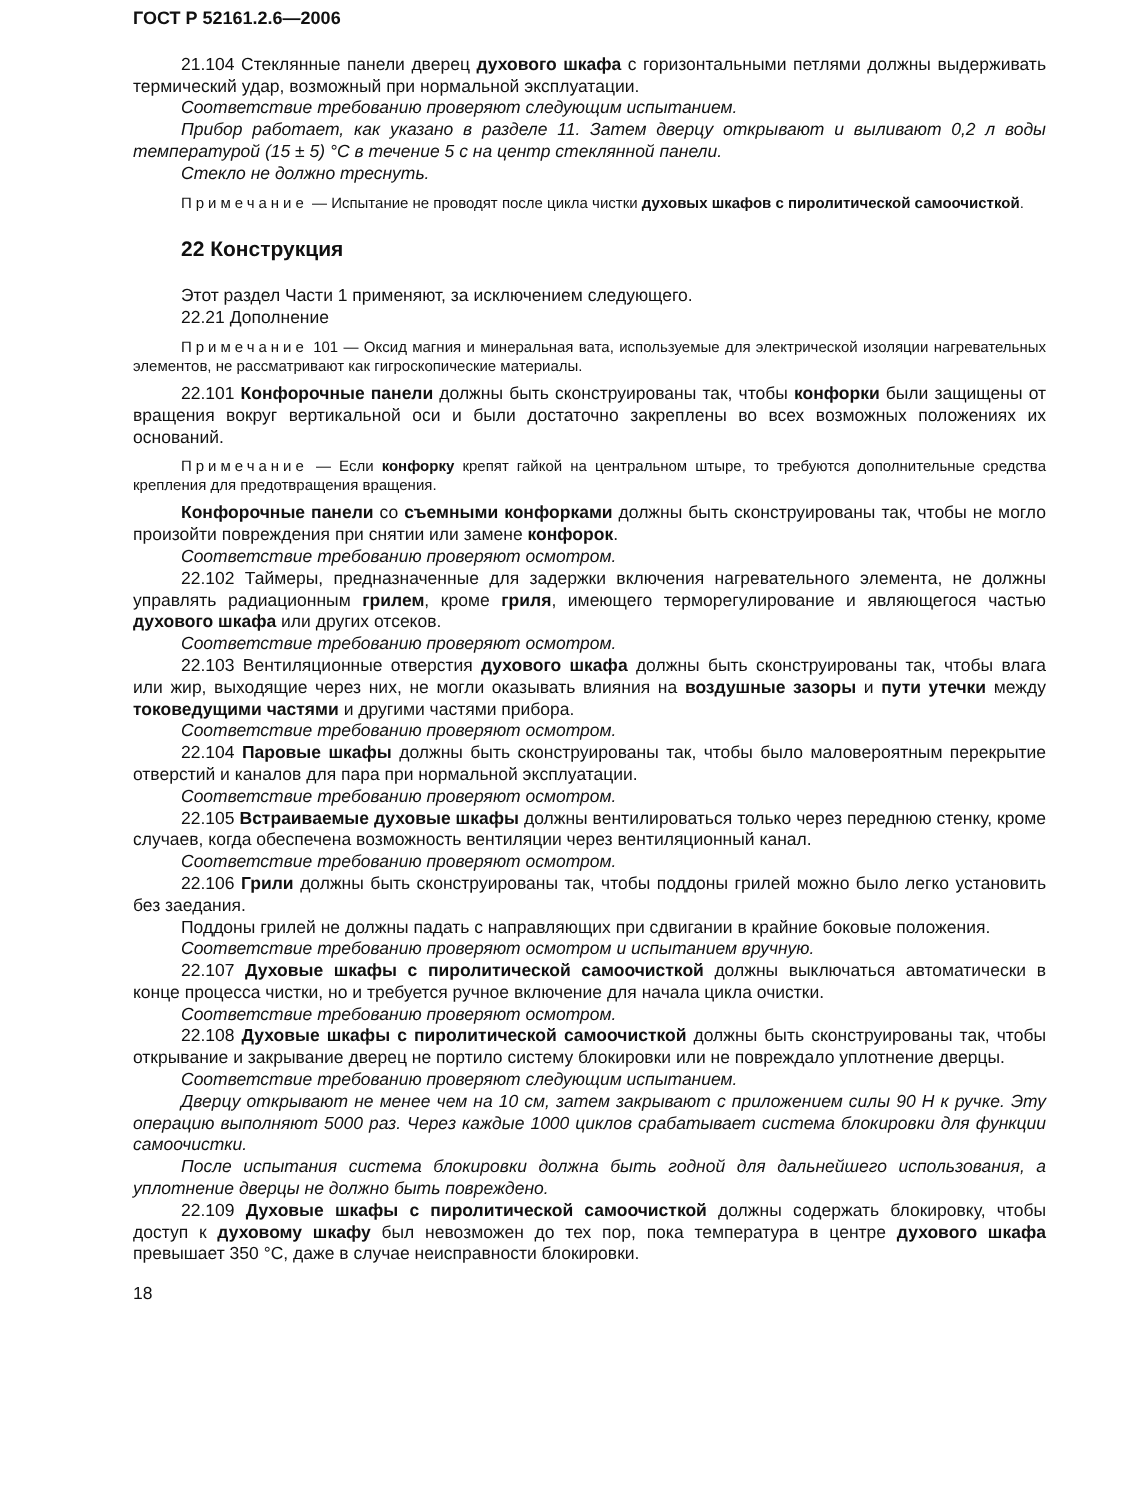ГОСТ Р 52161.2.6—2006
21.104 Стеклянные панели дверец духового шкафа с горизонтальными петлями должны выдерживать термический удар, возможный при нормальной эксплуатации.
Соответствие требованию проверяют следующим испытанием.
Прибор работает, как указано в разделе 11. Затем дверцу открывают и выливают 0,2 л воды температурой (15 ± 5) °С в течение 5 с на центр стеклянной панели.
Стекло не должно треснуть.
Примечание — Испытание не проводят после цикла чистки духовых шкафов с пиролитической самоочисткой.
22 Конструкция
Этот раздел Части 1 применяют, за исключением следующего.
22.21 Дополнение
Примечание 101 — Оксид магния и минеральная вата, используемые для электрической изоляции нагревательных элементов, не рассматривают как гигроскопические материалы.
22.101 Конфорочные панели должны быть сконструированы так, чтобы конфорки были защищены от вращения вокруг вертикальной оси и были достаточно закреплены во всех возможных положениях их оснований.
Примечание — Если конфорку крепят гайкой на центральном штыре, то требуются дополнительные средства крепления для предотвращения вращения.
Конфорочные панели со съемными конфорками должны быть сконструированы так, чтобы не могло произойти повреждения при снятии или замене конфорок.
Соответствие требованию проверяют осмотром.
22.102 Таймеры, предназначенные для задержки включения нагревательного элемента, не должны управлять радиационным грилем, кроме гриля, имеющего терморегулирование и являющегося частью духового шкафа или других отсеков.
Соответствие требованию проверяют осмотром.
22.103 Вентиляционные отверстия духового шкафа должны быть сконструированы так, чтобы влага или жир, выходящие через них, не могли оказывать влияния на воздушные зазоры и пути утечки между токоведущими частями и другими частями прибора.
Соответствие требованию проверяют осмотром.
22.104 Паровые шкафы должны быть сконструированы так, чтобы было маловероятным перекрытие отверстий и каналов для пара при нормальной эксплуатации.
Соответствие требованию проверяют осмотром.
22.105 Встраиваемые духовые шкафы должны вентилироваться только через переднюю стенку, кроме случаев, когда обеспечена возможность вентиляции через вентиляционный канал.
Соответствие требованию проверяют осмотром.
22.106 Грили должны быть сконструированы так, чтобы поддоны грилей можно было легко установить без заедания.
Поддоны грилей не должны падать с направляющих при сдвигании в крайние боковые положения.
Соответствие требованию проверяют осмотром и испытанием вручную.
22.107 Духовые шкафы с пиролитической самоочисткой должны выключаться автоматически в конце процесса чистки, но и требуется ручное включение для начала цикла очистки.
Соответствие требованию проверяют осмотром.
22.108 Духовые шкафы с пиролитической самоочисткой должны быть сконструированы так, чтобы открывание и закрывание дверец не портило систему блокировки или не повреждало уплотнение дверцы.
Соответствие требованию проверяют следующим испытанием.
Дверцу открывают не менее чем на 10 см, затем закрывают с приложением силы 90 Н к ручке. Эту операцию выполняют 5000 раз. Через каждые 1000 циклов срабатывает система блокировки для функции самоочистки.
После испытания система блокировки должна быть годной для дальнейшего использования, а уплотнение дверцы не должно быть повреждено.
22.109 Духовые шкафы с пиролитической самоочисткой должны содержать блокировку, чтобы доступ к духовому шкафу был невозможен до тех пор, пока температура в центре духового шкафа превышает 350 °С, даже в случае неисправности блокировки.
18